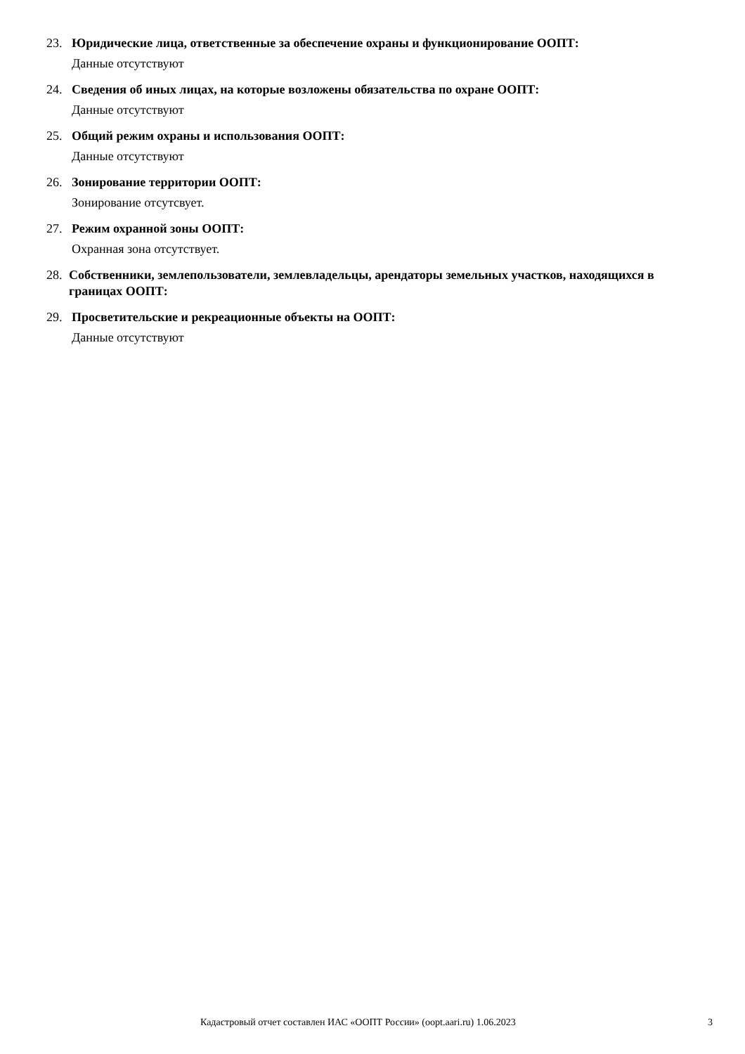23. Юридические лица, ответственные за обеспечение охраны и функционирование ООПТ:
Данные отсутствуют
24. Сведения об иных лицах, на которые возложены обязательства по охране ООПТ:
Данные отсутствуют
25. Общий режим охраны и использования ООПТ:
Данные отсутствуют
26. Зонирование территории ООПТ:
Зонирование отсутсвует.
27. Режим охранной зоны ООПТ:
Охранная зона отсутствует.
28. Собственники, землепользователи, землевладельцы, арендаторы земельных участков, находящихся в границах ООПТ:
29. Просветительские и рекреационные объекты на ООПТ:
Данные отсутствуют
Кадастровый отчет составлен ИАС «ООПТ России» (oopt.aari.ru) 1.06.2023 3